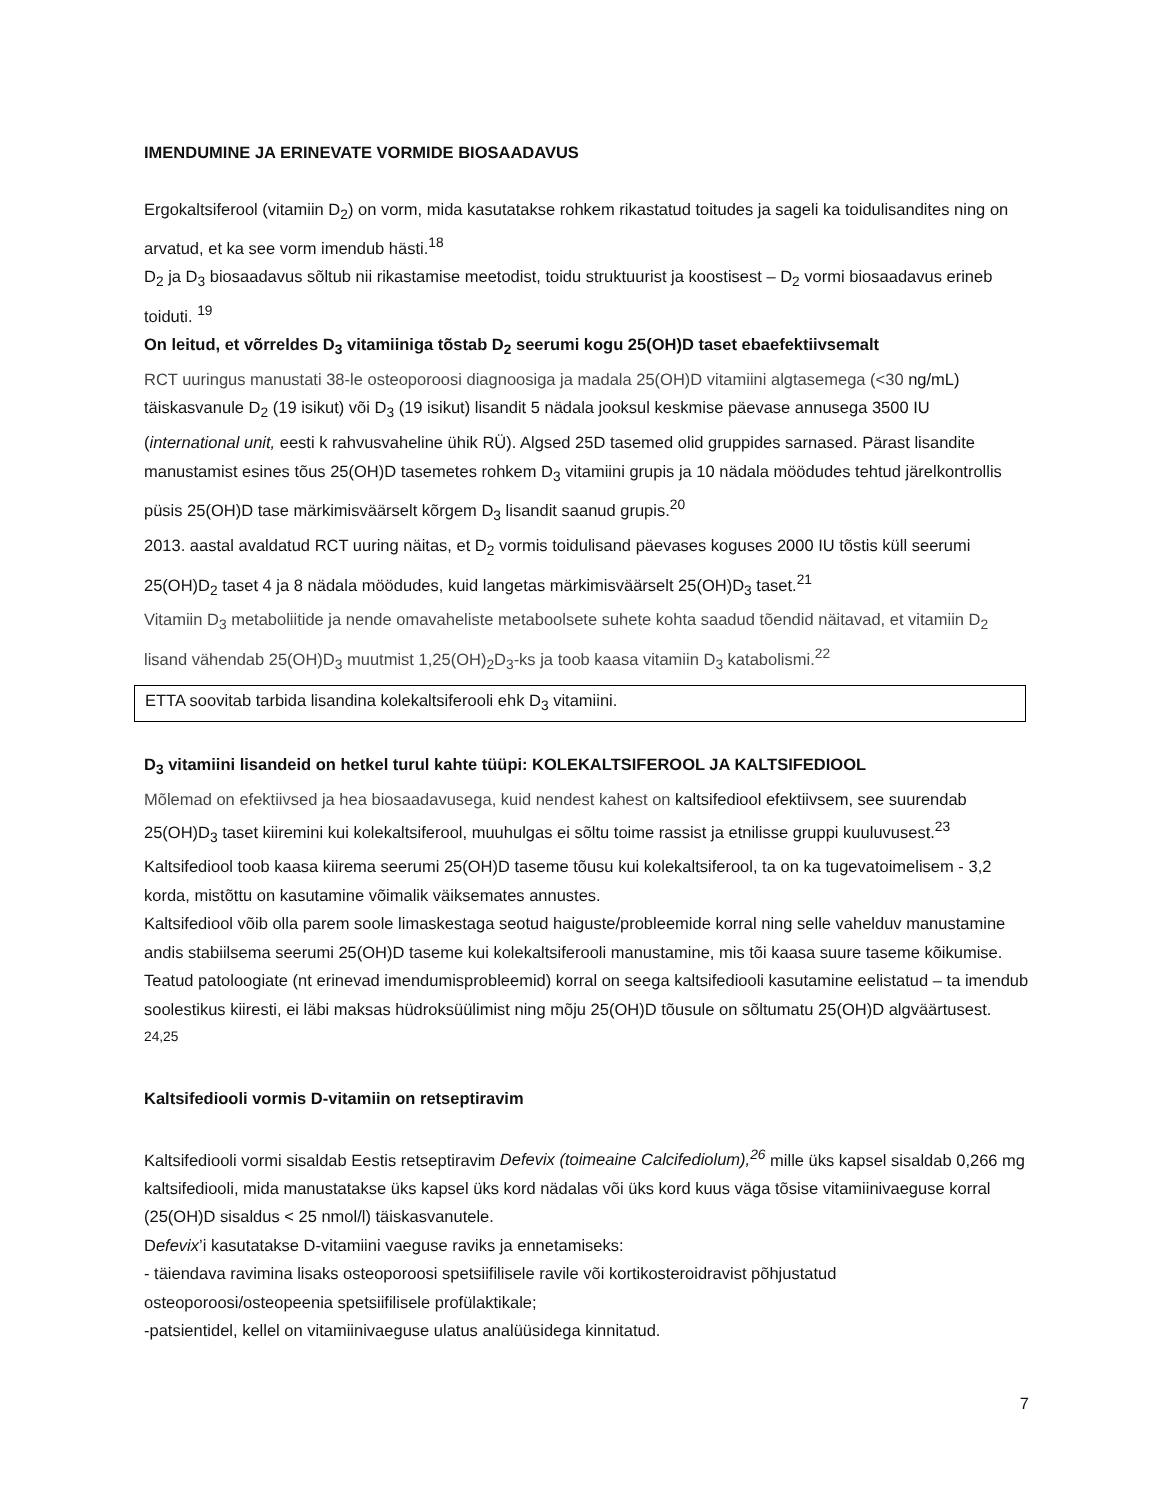IMENDUMINE JA ERINEVATE VORMIDE BIOSAADAVUS
Ergokaltsiferool (vitamiin D<sub>2</sub>) on vorm, mida kasutatakse rohkem rikastatud toitudes ja sageli ka toidulisandites ning on arvatud, et ka see vorm imendub hästi.<sup>18</sup>
D<sub>2</sub> ja D<sub>3</sub> biosaadavus sõltub nii rikastamise meetodist, toidu struktuurist ja koostisest – D<sub>2</sub> vormi biosaadavus erineb toiduti. <sup>19</sup>
On leitud, et võrreldes D<sub>3</sub> vitamiiniga tõstab D<sub>2</sub> seerumi kogu 25(OH)D taset ebaefektiivsemalt
RCT uuringus manustati 38-le osteoporoosi diagnoosiga ja madala 25(OH)D vitamiini algtasemega (<30 ng/mL) täiskasvanule D<sub>2</sub> (19 isikut) või D<sub>3</sub> (19 isikut) lisandit 5 nädala jooksul keskmise päevase annusega 3500 IU (international unit, eesti k rahvusvaheline ühik RÜ). Algsed 25D tasemed olid gruppides sarnased. Pärast lisandite manustamist esines tõus 25(OH)D tasemetes rohkem D<sub>3</sub> vitamiini grupis ja 10 nädala möödudes tehtud järelkontrollis püsis 25(OH)D tase märkimisväärselt kõrgem D<sub>3</sub> lisandit saanud grupis.<sup>20</sup>
2013. aastal avaldatud RCT uuring näitas, et D<sub>2</sub> vormis toidulisand päevases koguses 2000 IU tõstis küll seerumi 25(OH)D<sub>2</sub> taset 4 ja 8 nädala möödudes, kuid langetas märkimisväärselt 25(OH)D<sub>3</sub> taset.<sup>21</sup>
Vitamiin D<sub>3</sub> metaboliitide ja nende omavaheliste metaboolsete suhete kohta saadud tõendid näitavad, et vitamiin D<sub>2</sub> lisand vähendab 25(OH)D<sub>3</sub> muutmist 1,25(OH)<sub>2</sub>D<sub>3</sub>-ks ja toob kaasa vitamiin D<sub>3</sub> katabolismi.<sup>22</sup>
ETTA soovitab tarbida lisandina kolekaltsiferooli ehk D<sub>3</sub> vitamiini.
D<sub>3</sub> vitamiini lisandeid on hetkel turul kahte tüüpi: KOLEKALTSIFEROOL JA KALTSIFEDIOOL
Mõlemad on efektiivsed ja hea biosaadavusega, kuid nendest kahest on kaltsifediool efektiivsem, see suurendab 25(OH)D<sub>3</sub> taset kiiremini kui kolekaltsiferool, muuhulgas ei sõltu toime rassist ja etnilisse gruppi kuuluvusest.<sup>23</sup>
Kaltsifediool toob kaasa kiirema seerumi 25(OH)D taseme tõusu kui kolekaltsiferool, ta on ka tugevatoimelisem - 3,2 korda, mistõttu on kasutamine võimalik väiksemates annustes.
Kaltsifediool võib olla parem soole limaskestaga seotud haiguste/probleemide korral ning selle vahelduv manustamine andis stabiilsema seerumi 25(OH)D taseme kui kolekaltsiferooli manustamine, mis tõi kaasa suure taseme kõikumise.
Teatud patoloogiate (nt erinevad imendumisprobleemid) korral on seega kaltsifediooli kasutamine eelistatud – ta imendub soolestikus kiiresti, ei läbi maksas hüdroksüülimist ning mõju 25(OH)D tõusule on sõltumatu 25(OH)D algväärtusest. <sup>24,25</sup>
Kaltsifediooli vormis D-vitamiin on retseptiravim
Kaltsifediooli vormi sisaldab Eestis retseptiravim Defevix (toimeaine Calcifediolum),<sup>26</sup> mille üks kapsel sisaldab 0,266 mg kaltsifediooli, mida manustatakse üks kapsel üks kord nädalas või üks kord kuus väga tõsise vitamiinivaeguse korral (25(OH)D sisaldus < 25 nmol/l) täiskasvanutele.
Defevix’i kasutatakse D-vitamiini vaeguse raviks ja ennetamiseks:
- täiendava ravimina lisaks osteoporoosi spetsiifilisele ravile või kortikosteroidravist põhjustatud osteoporoosi/osteopeenia spetsiifilisele profülaktikale;
-patsientidel, kellel on vitamiinivaeguse ulatus analüüsidega kinnitatud.
7